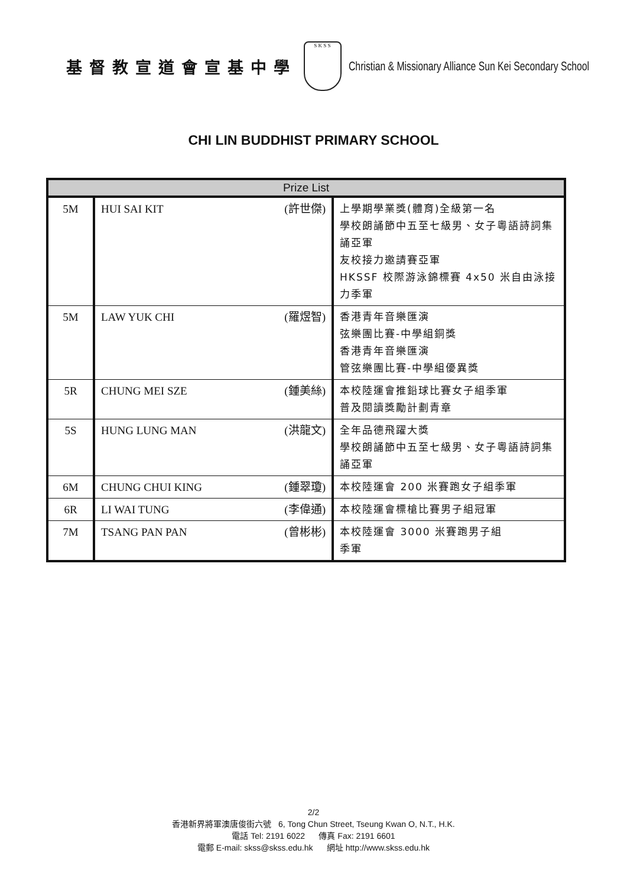基督教宣道會宣基中學
S K S S
Christian & Missionary Alliance Sun Kei Secondary School
CHI LIN BUDDHIST PRIMARY SCHOOL
| Prize List | | |
| --- | --- | --- |
| 5M | HUI SAI KIT (許世傑) | 上學期學業獎(體育)全級第一名 學校朗誦節中五至七級男、女子粵語詩詞集誦亞軍 友校接力邀請賽亞軍 HKSSF 校際游泳錦標賽 4x50 米自由泳接力季軍 |
| 5M | LAW YUK CHI (羅煜智) | 香港青年音樂匯演 弦樂團比賽-中學組銅獎 香港青年音樂匯演 管弦樂團比賽-中學組優異獎 |
| 5R | CHUNG MEI SZE (鍾美絲) | 本校陸運會推鉛球比賽女子組季軍 普及閱讀獎勵計劃青章 |
| 5S | HUNG LUNG MAN (洪龍文) | 全年品德飛躍大獎 學校朗誦節中五至七級男、女子粵語詩詞集誦亞軍 |
| 6M | CHUNG CHUI KING (鍾翠瓊) | 本校陸運會 200 米賽跑女子組季軍 |
| 6R | LI WAI TUNG (李偉通) | 本校陸運會標槍比賽男子組冠軍 |
| 7M | TSANG PAN PAN (曾彬彬) | 本校陸運會 3000 米賽跑男子組 季軍 |
2/2
香港新界將軍澳唐俊街六號 6, Tong Chun Street, Tseung Kwan O, N.T., H.K.
電話 Tel: 2191 6022 傳真 Fax: 2191 6601
電郵 E-mail: skss@skss.edu.hk 網址 http://www.skss.edu.hk